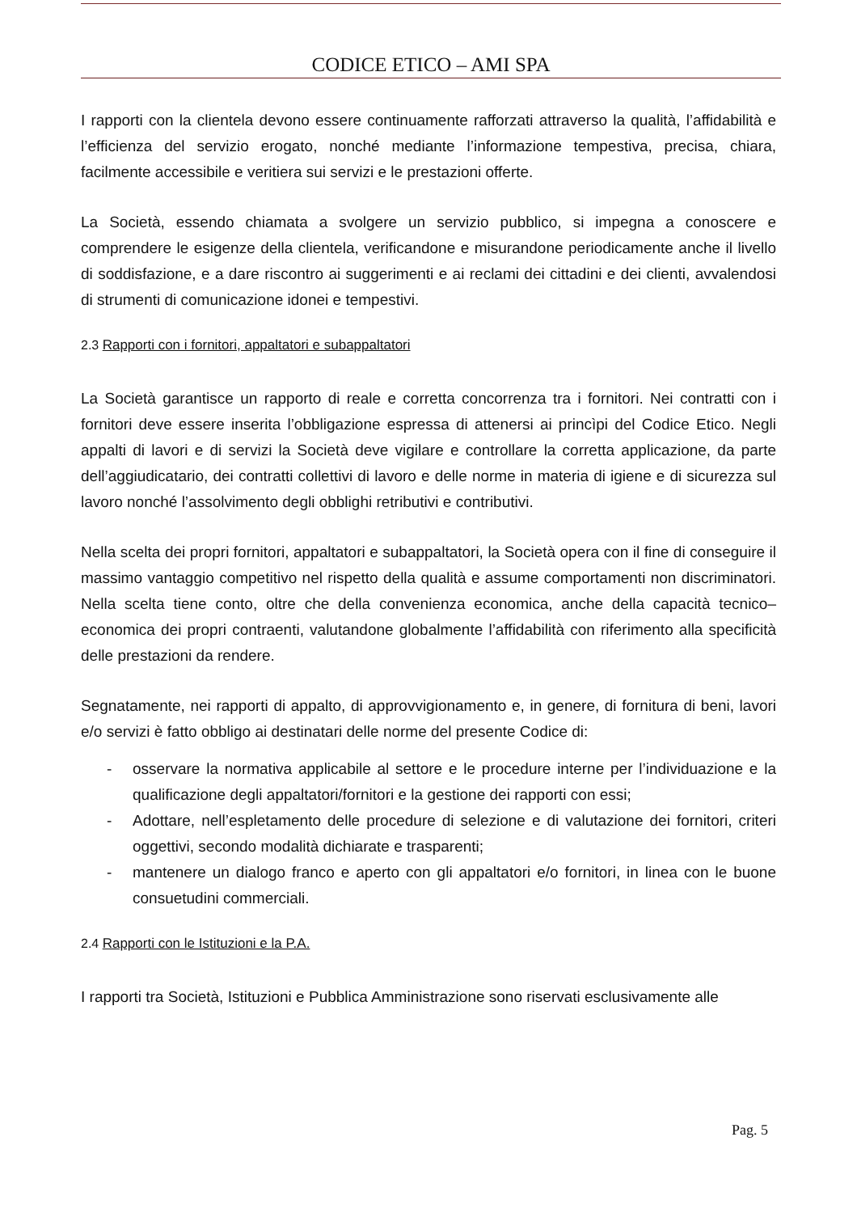CODICE ETICO – AMI SPA
I rapporti con la clientela devono essere continuamente rafforzati attraverso la qualità, l’affidabilità e l’efficienza del servizio erogato, nonché mediante l’informazione tempestiva, precisa, chiara, facilmente accessibile e veritiera sui servizi e le prestazioni offerte.
La Società, essendo chiamata a svolgere un servizio pubblico, si impegna a conoscere e comprendere le esigenze della clientela, verificandone e misurandone periodicamente anche il livello di soddisfazione, e a dare riscontro ai suggerimenti e ai reclami dei cittadini e dei clienti, avvalendosi di strumenti di comunicazione idonei e tempestivi.
2.3 Rapporti con i fornitori, appaltatori e subappaltatori
La Società garantisce un rapporto di reale e corretta concorrenza tra i fornitori. Nei contratti con i fornitori deve essere inserita l’obbligazione espressa di attenersi ai princìpi del Codice Etico. Negli appalti di lavori e di servizi la Società deve vigilare e controllare la corretta applicazione, da parte dell’aggiudicatario, dei contratti collettivi di lavoro e delle norme in materia di igiene e di sicurezza sul lavoro nonché l’assolvimento degli obblighi retributivi e contributivi.
Nella scelta dei propri fornitori, appaltatori e subappaltatori, la Società opera con il fine di conseguire il massimo vantaggio competitivo nel rispetto della qualità e assume comportamenti non discriminatori. Nella scelta tiene conto, oltre che della convenienza economica, anche della capacità tecnico–economica dei propri contraenti, valutandone globalmente l’affidabilità con riferimento alla specificità delle prestazioni da rendere.
Segnatamente, nei rapporti di appalto, di approvvigionamento e, in genere, di fornitura di beni, lavori e/o servizi è fatto obbligo ai destinatari delle norme del presente Codice di:
- osservare la normativa applicabile al settore e le procedure interne per l’individuazione e la qualificazione degli appaltatori/fornitori e la gestione dei rapporti con essi;
- Adottare, nell’espletamento delle procedure di selezione e di valutazione dei fornitori, criteri oggettivi, secondo modalità dichiarate e trasparenti;
- mantenere un dialogo franco e aperto con gli appaltatori e/o fornitori, in linea con le buone consuetudini commerciali.
2.4 Rapporti con le Istituzioni e la P.A.
I rapporti tra Società, Istituzioni e Pubblica Amministrazione sono riservati esclusivamente alle
Pag. 5